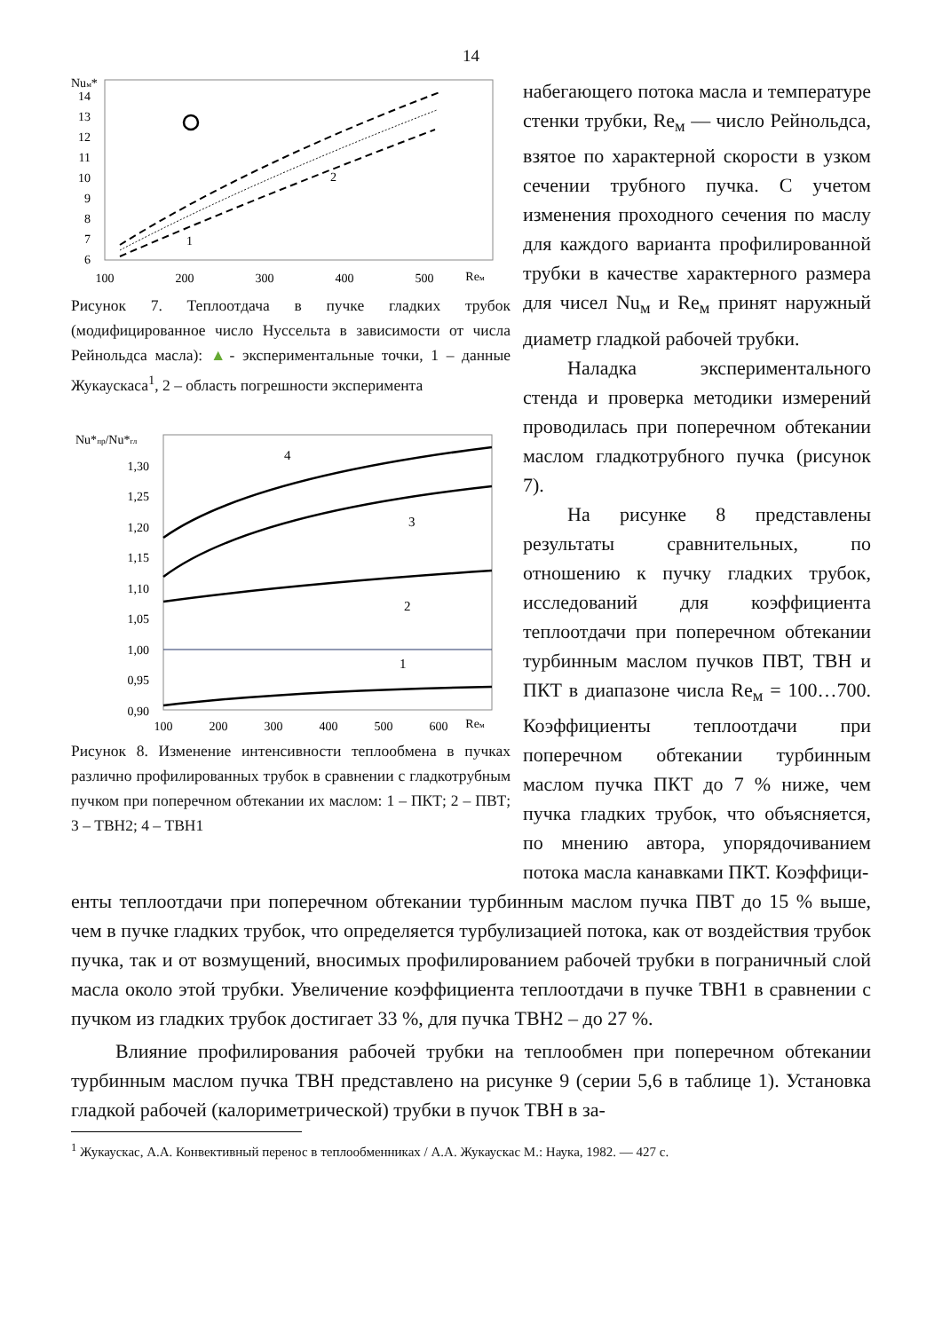14
Nuм*
14
13
12
11
10
9
8
7
6
100
200
300
400
500
Reм
1
2
Рисунок 7. Теплоотдача в пучке гладких трубок (модифицированное число Нуссельта в зависимости от числа Рейнольдса масла): ▲- экспериментальные точки, 1 – данные Жукаускаса<sup>1</sup>, 2 – область погрешности эксперимента
Nu*пр/Nu*гл
1,30
1,25
1,20
1,15
1,10
1,05
1,00
0,95
0,90
4
3
2
1
100
200
300
400
500
600
Reм
Рисунок 8. Изменение интенсивности теплообмена в пучках различно профилированных трубок в сравнении с гладкотрубным пучком при поперечном обтекании их маслом: 1 – ПКТ; 2 – ПВТ; 3 – ТВН2; 4 – ТВН1
набегающего потока масла и температуре стенки трубки, Re<sub>м</sub> — число Рейнольдса, взятое по характерной скорости в узком сечении трубного пучка. С учетом изменения проходного сечения по маслу для каждого варианта профилированной трубки в качестве характерного размера для чисел Nu<sub>м</sub> и Re<sub>м</sub> принят наружный диаметр гладкой рабочей трубки.
Наладка экспериментального стенда и проверка методики измерений проводилась при поперечном обтекании маслом гладкотрубного пучка (рисунок 7).
На рисунке 8 представлены результаты сравнительных, по отношению к пучку гладких трубок, исследований для коэффициента теплоотдачи при поперечном обтекании турбинным маслом пучков ПВТ, ТВН и ПКТ в диапазоне числа Re<sub>м</sub> = 100…700. Коэффициенты теплоотдачи при поперечном обтекании турбинным маслом пучка ПКТ до 7 % ниже, чем пучка гладких трубок, что объясняется, по мнению автора, упорядочиванием потока масла канавками ПКТ. Коэффици-
енты теплоотдачи при поперечном обтекании турбинным маслом пучка ПВТ до 15 % выше, чем в пучке гладких трубок, что определяется турбулизацией потока, как от воздействия трубок пучка, так и от возмущений, вносимых профилированием рабочей трубки в пограничный слой масла около этой трубки. Увеличение коэффициента теплоотдачи в пучке ТВН1 в сравнении с пучком из гладких трубок достигает 33 %, для пучка ТВН2 – до 27 %.
Влияние профилирования рабочей трубки на теплообмен при поперечном обтекании турбинным маслом пучка ТВН представлено на рисунке 9 (серии 5,6 в таблице 1). Установка гладкой рабочей (калориметрической) трубки в пучок ТВН в за-
<sup>1</sup> Жукаускас, А.А. Конвективный перенос в теплообменниках / А.А. Жукаускас М.: Наука, 1982. — 427 с.